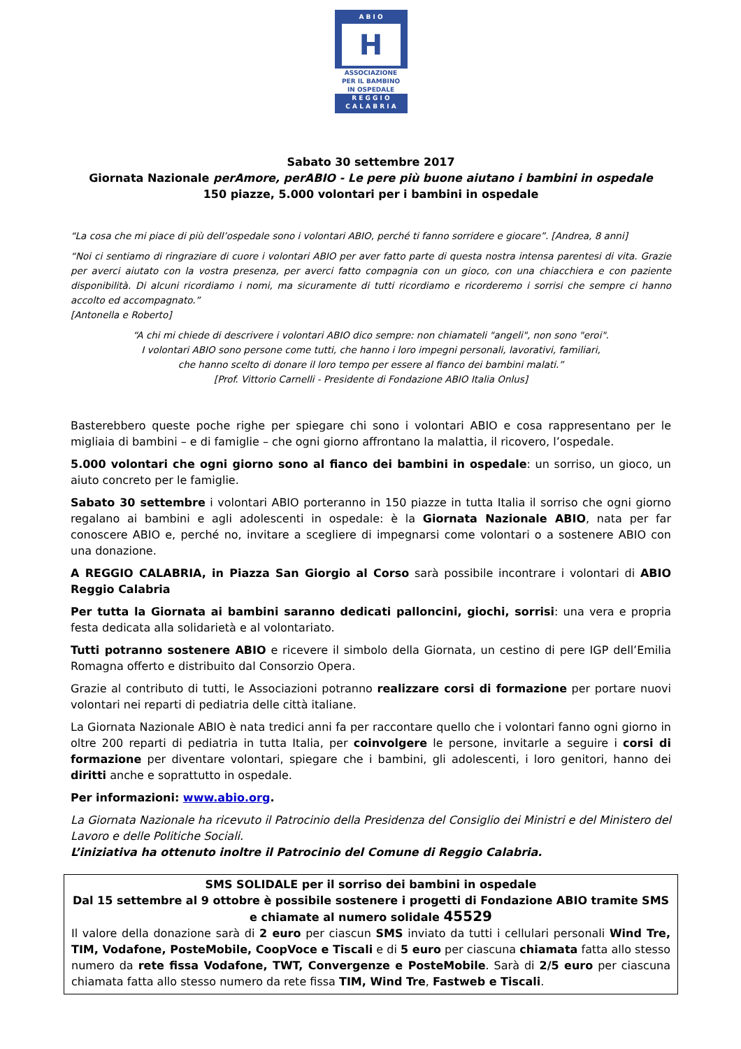A B I O
H
ASSOCIAZIONE
PER IL BAMBINO
IN OSPEDALE
R E G G I O
C A L A B R I A
Sabato 30 settembre 2017
Giornata Nazionale perAmore, perABIO - Le pere più buone aiutano i bambini in ospedale
150 piazze, 5.000 volontari per i bambini in ospedale
“La cosa che mi piace di più dell’ospedale sono i volontari ABIO, perché ti fanno sorridere e giocare”. [Andrea, 8 anni]
“Noi ci sentiamo di ringraziare di cuore i volontari ABIO per aver fatto parte di questa nostra intensa parentesi di vita. Grazie per averci aiutato con la vostra presenza, per averci fatto compagnia con un gioco, con una chiacchiera e con paziente disponibilità. Di alcuni ricordiamo i nomi, ma sicuramente di tutti ricordiamo e ricorderemo i sorrisi che sempre ci hanno accolto ed accompagnato.”
[Antonella e Roberto]
“A chi mi chiede di descrivere i volontari ABIO dico sempre: non chiamateli "angeli", non sono "eroi".
I volontari ABIO sono persone come tutti, che hanno i loro impegni personali, lavorativi, familiari,
che hanno scelto di donare il loro tempo per essere al fianco dei bambini malati.”
[Prof. Vittorio Carnelli - Presidente di Fondazione ABIO Italia Onlus]
Basterebbero queste poche righe per spiegare chi sono i volontari ABIO e cosa rappresentano per le migliaia di bambini – e di famiglie – che ogni giorno affrontano la malattia, il ricovero, l’ospedale.
5.000 volontari che ogni giorno sono al fianco dei bambini in ospedale: un sorriso, un gioco, un aiuto concreto per le famiglie.
Sabato 30 settembre i volontari ABIO porteranno in 150 piazze in tutta Italia il sorriso che ogni giorno regalano ai bambini e agli adolescenti in ospedale: è la Giornata Nazionale ABIO, nata per far conoscere ABIO e, perché no, invitare a scegliere di impegnarsi come volontari o a sostenere ABIO con una donazione.
A REGGIO CALABRIA, in Piazza San Giorgio al Corso sarà possibile incontrare i volontari di ABIO Reggio Calabria
Per tutta la Giornata ai bambini saranno dedicati palloncini, giochi, sorrisi: una vera e propria festa dedicata alla solidarietà e al volontariato.
Tutti potranno sostenere ABIO e ricevere il simbolo della Giornata, un cestino di pere IGP dell’Emilia Romagna offerto e distribuito dal Consorzio Opera.
Grazie al contributo di tutti, le Associazioni potranno realizzare corsi di formazione per portare nuovi volontari nei reparti di pediatria delle città italiane.
La Giornata Nazionale ABIO è nata tredici anni fa per raccontare quello che i volontari fanno ogni giorno in oltre 200 reparti di pediatria in tutta Italia, per coinvolgere le persone, invitarle a seguire i corsi di formazione per diventare volontari, spiegare che i bambini, gli adolescenti, i loro genitori, hanno dei diritti anche e soprattutto in ospedale.
Per informazioni: www.abio.org.
La Giornata Nazionale ha ricevuto il Patrocinio della Presidenza del Consiglio dei Ministri e del Ministero del Lavoro e delle Politiche Sociali.
L’iniziativa ha ottenuto inoltre il Patrocinio del Comune di Reggio Calabria.
SMS SOLIDALE per il sorriso dei bambini in ospedale
Dal 15 settembre al 9 ottobre è possibile sostenere i progetti di Fondazione ABIO tramite SMS e chiamate al numero solidale 45529
Il valore della donazione sarà di 2 euro per ciascun SMS inviato da tutti i cellulari personali Wind Tre, TIM, Vodafone, PosteMobile, CoopVoce e Tiscali e di 5 euro per ciascuna chiamata fatta allo stesso numero da rete fissa Vodafone, TWT, Convergenze e PosteMobile. Sarà di 2/5 euro per ciascuna chiamata fatta allo stesso numero da rete fissa TIM, Wind Tre, Fastweb e Tiscali.